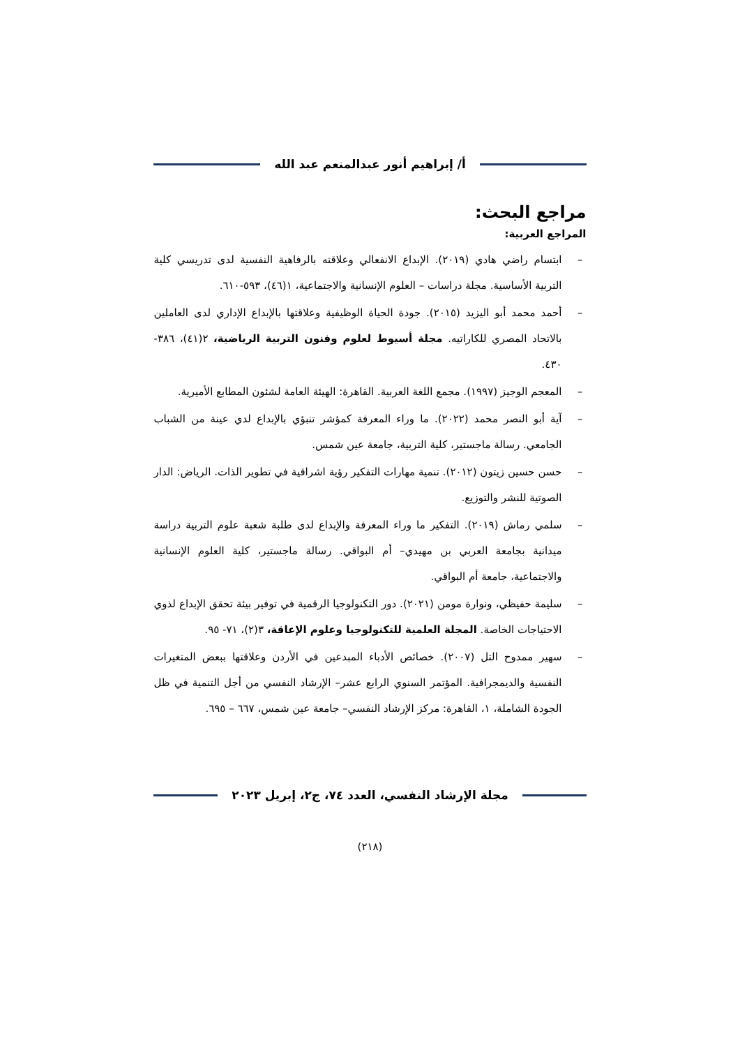أ/ إبراهيم أنور عبدالمنعم عبد الله
مراجع البحث:
المراجع العربية:
– ابتسام راضي هادي (٢٠١٩). الإبداع الانفعالي وعلاقته بالرفاهية النفسية لدى تدريسي كلية التربية الأساسية. مجلة دراسات – العلوم الإنسانية والاجتماعية، ١(٤٦)، ٥٩٣-٦١٠.
– أحمد محمد أبو اليزيد (٢٠١٥). جودة الحياة الوظيفية وعلاقتها بالإبداع الإداري لدى العاملين بالاتحاد المصري للكاراتيه. مجلة أسيوط لعلوم وفنون التربية الرياضية، ٢(٤١)، ٣٨٦- ٤٣٠.
– المعجم الوجيز (١٩٩٧). مجمع اللغة العربية. القاهرة: الهيئة العامة لشئون المطابع الأميرية.
– آية أبو النصر محمد (٢٠٢٢). ما وراء المعرفة كمؤشر تنبؤي بالإبداع لدي عينة من الشباب الجامعي. رسالة ماجستير، كلية التربية، جامعة عين شمس.
– حسن حسين زيتون (٢٠١٢). تنمية مهارات التفكير رؤية اشراقية في تطوير الذات. الرياض: الدار الصوتية للنشر والتوزيع.
– سلمي رماش (٢٠١٩). التفكير ما وراء المعرفة والإبداع لدى طلبة شعبة علوم التربية دراسة ميدانية بجامعة العربي بن مهيدي– أم البواقي. رسالة ماجستير، كلية العلوم الإنسانية والاجتماعية، جامعة أم البواقي.
– سليمة حفيظي، ونوارة مومن (٢٠٢١). دور التكنولوجيا الرقمية في توفير بيئة تحقق الإبداع لذوي الاحتياجات الخاصة. المجلة العلمية للتكنولوجيا وعلوم الإعاقة، ٣(٢)، ٧١- ٩٥.
– سهير ممدوح التل (٢٠٠٧). خصائص الأدباء المبدعين في الأردن وعلاقتها ببعض المتغيرات النفسية والديمجرافية. المؤتمر السنوي الرابع عشر– الإرشاد النفسي من أجل التنمية في ظل الجودة الشاملة، ١، القاهرة: مركز الإرشاد النفسي– جامعة عين شمس، ٦٦٧ – ٦٩٥.
مجلة الإرشاد النفسي، العدد ٧٤، ج٢، إبريل ٢٠٢٣
(٢١٨)